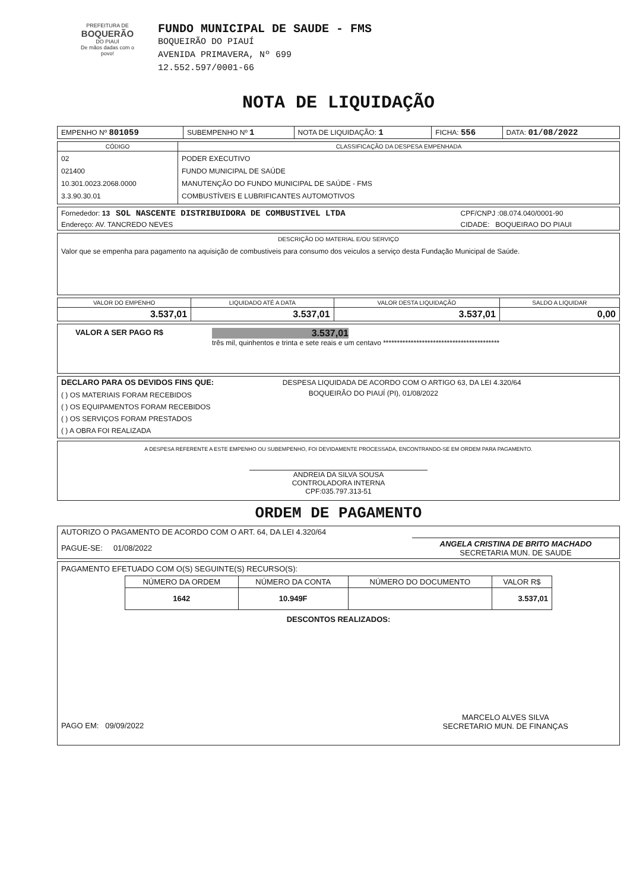PREFEITURA DE
BOQUERÃO
DO PIAUÍ
De mãos dadas com o povo!
FUNDO MUNICIPAL DE SAUDE - FMS
BOQUEIRÃO DO PIAUÍ
AVENIDA PRIMAVERA, Nº 699
12.552.597/0001-66
NOTA DE LIQUIDAÇÃO
| EMPENHO Nº 801059 | SUBEMPENHO Nº 1 | NOTA DE LIQUIDAÇÃO: 1 | FICHA: 556 | DATA: 01/08/2022 |
| CÓDIGO | CLASSIFICAÇÃO DA DESPESA EMPENHADA |
| --- | --- |
| 02 021400 10.301.0023.2068.0000 3.3.90.30.01 | PODER EXECUTIVO FUNDO MUNICIPAL DE SAÚDE MANUTENÇÃO DO FUNDO MUNICIPAL DE SAÚDE - FMS COMBUSTÍVEIS E LUBRIFICANTES AUTOMOTIVOS |
| Fornededor: 13 SOL NASCENTE DISTRIBUIDORA DE COMBUSTIVEL LTDA | CPF/CNPJ :08.074.040/0001-90 |
| Endereço: AV. TANCREDO NEVES | CIDADE: BOQUEIRAO DO PIAUI |
DESCRIÇÃO DO MATERIAL E/OU SERVIÇO
Valor que se empenha para pagamento na aquisição de combustiveis para consumo dos veiculos a serviço desta Fundação Municipal de Saúde.
| VALOR DO EMPENHO | LIQUIDADO ATÉ A DATA | VALOR DESTA LIQUIDAÇÃO | SALDO A LIQUIDAR |
| --- | --- | --- | --- |
| 3.537,01 | 3.537,01 | 3.537,01 | 0,00 |
VALOR A SER PAGO R$
3.537,01
três mil, quinhentos e trinta e sete reais e um centavo ******************************************
| DECLARO PARA OS DEVIDOS FINS QUE: | DESPESA LIQUIDADA DE ACORDO COM O ARTIGO 63, DA LEI 4.320/64 |
| ( ) OS MATERIAIS FORAM RECEBIDOS ( ) OS EQUIPAMENTOS FORAM RECEBIDOS ( ) OS SERVIÇOS FORAM PRESTADOS ( ) A OBRA FOI REALIZADA | BOQUEIRÃO DO PIAUÍ (PI), 01/08/2022 |
A DESPESA REFERENTE A ESTE EMPENHO OU SUBEMPENHO, FOI DEVIDAMENTE PROCESSADA, ENCONTRANDO-SE EM ORDEM PARA PAGAMENTO.
ANDREIA DA SILVA SOUSA
CONTROLADORA INTERNA
CPF:035.797.313-51
ORDEM DE PAGAMENTO
| AUTORIZO O PAGAMENTO DE ACORDO COM O ART. 64, DA LEI 4.320/64 | |
| PAGUE-SE: 01/08/2022 | ANGELA CRISTINA DE BRITO MACHADO SECRETARIA MUN. DE SAUDE |
PAGAMENTO EFETUADO COM O(S) SEGUINTE(S) RECURSO(S):
| NÚMERO DA ORDEM | NÚMERO DA CONTA | NÚMERO DO DOCUMENTO | VALOR R$ |
| --- | --- | --- | --- |
| 1642 | 10.949F | | 3.537,01 |
DESCONTOS REALIZADOS:
PAGO EM: 09/09/2022
MARCELO ALVES SILVA
SECRETARIO MUN. DE FINANÇAS